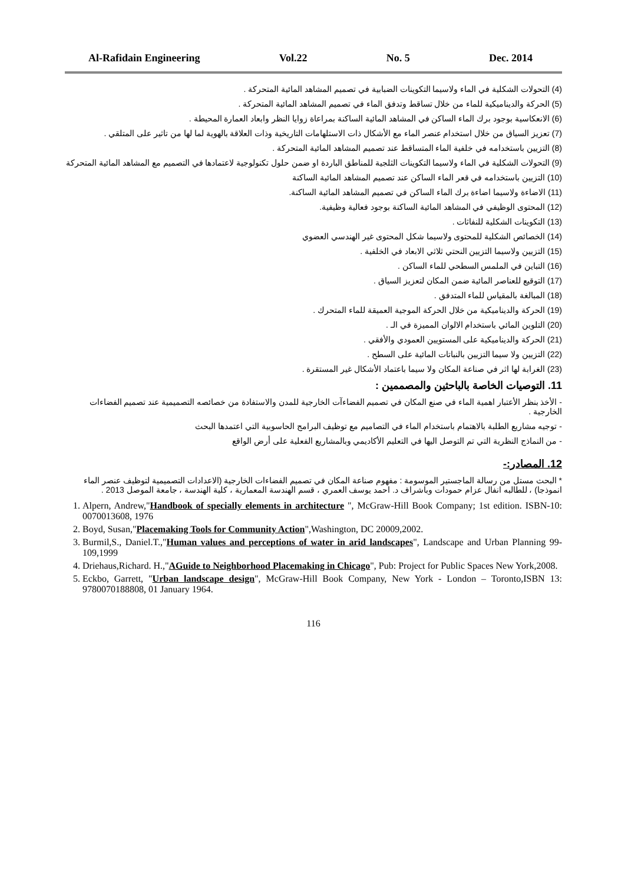Al-Rafidain Engineering Vol.22 No. 5 Dec. 2014
(4) التحولات الشكلية في الماء ولاسيما التكوينات الضبابية في تصميم المشاهد المائية المتحركة .
(5) الحركة والديناميكية للماء من خلال تساقط وتدفق الماء في تصميم المشاهد المائية المتحركة .
(6) الانعكاسية بوجود برك الماء الساكن في المشاهد المائية الساكنة بمراعاة زوايا النظر وابعاد العمارة المحيطة .
(7) تعزيز السياق من خلال استخدام عنصر الماء مع الأشكال ذات الاستلهامات التاريخية وذات العلاقة بالهوية لما لها من تاثير على المتلقي .
(8) التزيين باستخدامه في خلفية الماء المتساقط عند تصميم المشاهد المائية المتحركة .
(9) التحولات الشكلية في الماء ولاسيما التكوينات الثلجية للمناطق الباردة او ضمن حلول تكنولوجية لاعتمادها في التصميم مع المشاهد المائية المتحركة
(10) التزيين باستخدامه في قعر الماء الساكن عند تصميم المشاهد المائية الساكنة
(11) الاضاءة ولاسيما اضاءة برك الماء الساكن في تصميم المشاهد المائية الساكنة.
(12) المحتوى الوظيفي في المشاهد المائية الساكنة بوجود فعالية وظيفية.
(13) التكوينات الشكلية للنفاثات .
(14) الخصائص الشكلية للمحتوى ولاسيما شكل المحتوى غير الهندسي العضوي
(15) التزيين ولاسيما التزيين النحتي ثلاثي الابعاد في الخلفية .
(16) التباين في الملمس السطحي للماء الساكن .
(17) التوقيع للعناصر المائية ضمن المكان لتعزيز السياق .
(18) المبالغة بالمقياس للماء المتدفق .
(19) الحركة والديناميكية من خلال الحركة الموجية العميقة للماء المتحرك .
(20) التلوين المائي باستخدام الالوان المميزة في الـ .
(21) الحركة والديناميكية على المستويين العمودي والأفقي .
(22) التزيين ولا سيما التزيين بالنباتات المائية على السطح .
(23) الغرابة لها اثر في صناعة المكان ولا سيما باعتماد الأشكال غير المستقرة .
11. التوصيات الخاصة بالباحثين والمصممين :
- الأخذ بنظر الأعتبار اهمية الماء في صنع المكان في تصميم الفضاءآت الخارجية للمدن والاستفادة من خصائصه التصميمية عند تصميم الفضاءات الخارجية .
- توجيه مشاريع الطلبة بالاهتمام باستخدام الماء في التصاميم مع توظيف البرامج الحاسوبية التي اعتمدها البحث
- من النماذج النظرية التي تم التوصل اليها في التعليم الأكاديمي وبالمشاريع الفعلية على أرض الواقع
12. المصادر:-
* البحث مستل من رسالة الماجستير الموسومة : مفهوم صناعة المكان في تصميم الفضاءات الخارجية (الاعدادات التصميمية لتوظيف عنصر الماء انموذجا) ، للطالبه انفال عزام حمودات وباشراف د. احمد يوسف العمري ، قسم الهندسة المعمارية ، كلية الهندسة ، جامعة الموصل 2013 .
1. Alpern, Andrew,"Handbook of specially elements in architecture ", McGraw-Hill Book Company; 1st edition. ISBN-10: 0070013608, 1976
2. Boyd, Susan,"Placemaking Tools for Community Action",Washington, DC 20009,2002.
3. Burmil,S., Daniel.T.,"Human values and perceptions of water in arid landscapes", Landscape and Urban Planning 99-109,1999
4. Driehaus,Richard. H.,"AGuide to Neighborhood Placemaking in Chicago", Pub: Project for Public Spaces New York,2008.
5. Eckbo, Garrett, "Urban landscape design", McGraw-Hill Book Company, New York - London – Toronto,ISBN 13: 9780070188808, 01 January 1964.
116